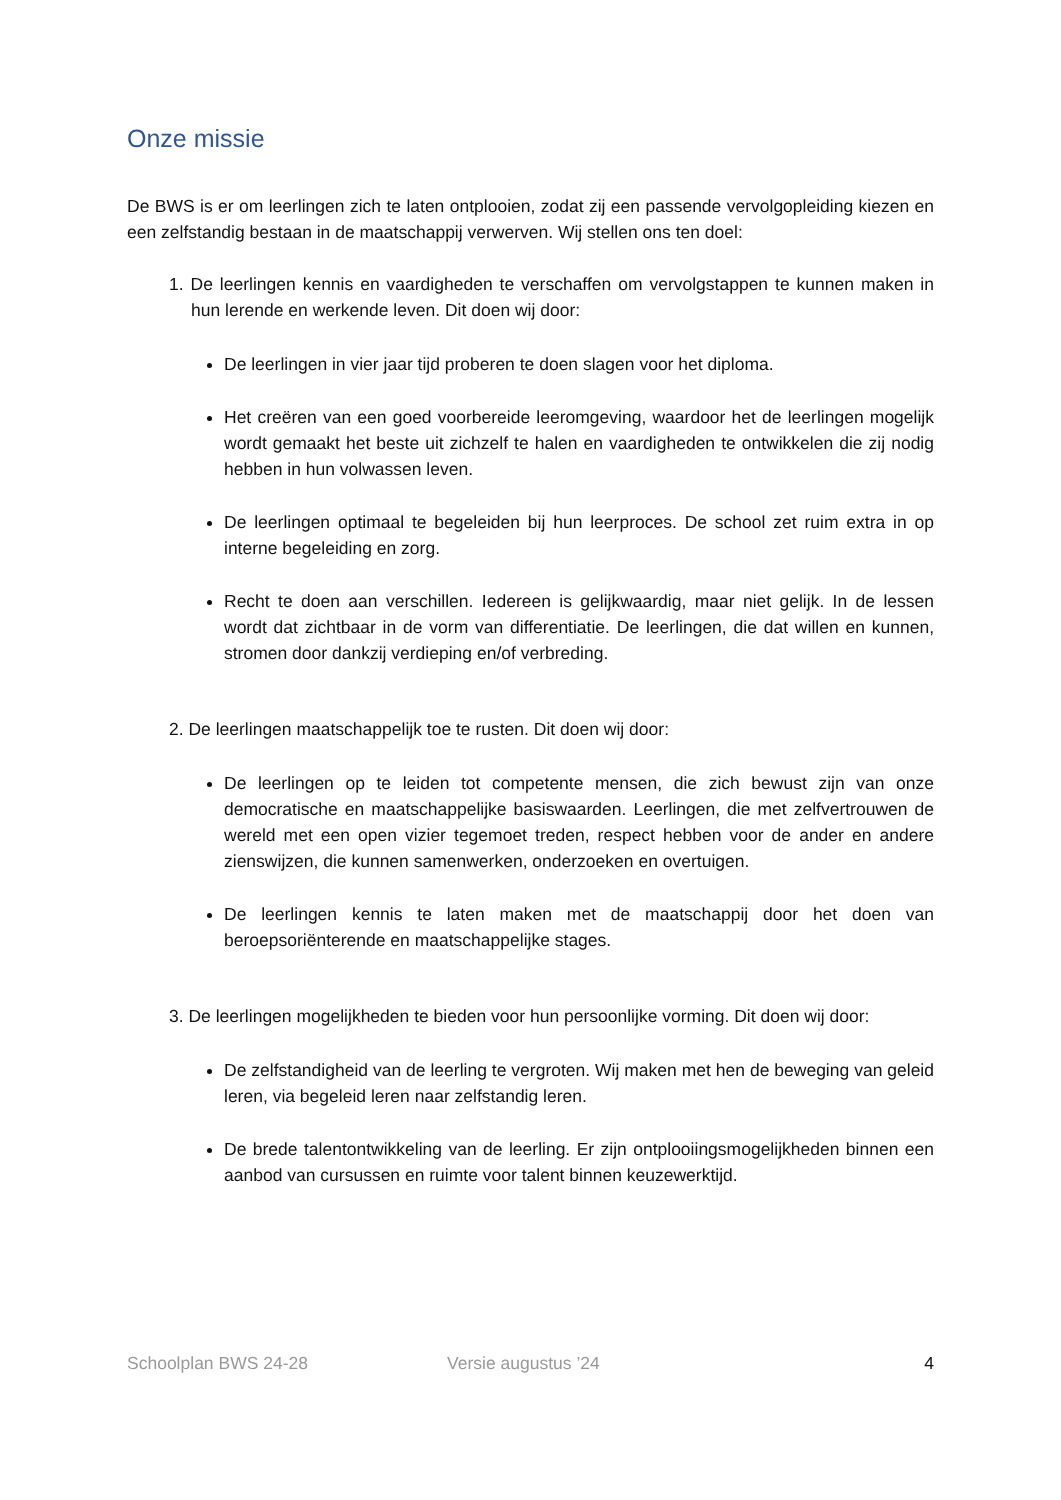Onze missie
De BWS is er om leerlingen zich te laten ontplooien, zodat zij een passende vervolgopleiding kiezen en een zelfstandig bestaan in de maatschappij verwerven. Wij stellen ons ten doel:
1. De leerlingen kennis en vaardigheden te verschaffen om vervolgstappen te kunnen maken in hun lerende en werkende leven. Dit doen wij door:
De leerlingen in vier jaar tijd proberen te doen slagen voor het diploma.
Het creëren van een goed voorbereide leeromgeving, waardoor het de leerlingen mogelijk wordt gemaakt het beste uit zichzelf te halen en vaardigheden te ontwikkelen die zij nodig hebben in hun volwassen leven.
De leerlingen optimaal te begeleiden bij hun leerproces. De school zet ruim extra in op interne begeleiding en zorg.
Recht te doen aan verschillen. Iedereen is gelijkwaardig, maar niet gelijk. In de lessen wordt dat zichtbaar in de vorm van differentiatie. De leerlingen, die dat willen en kunnen, stromen door dankzij verdieping en/of verbreding.
2. De leerlingen maatschappelijk toe te rusten. Dit doen wij door:
De leerlingen op te leiden tot competente mensen, die zich bewust zijn van onze democratische en maatschappelijke basiswaarden. Leerlingen, die met zelfvertrouwen de wereld met een open vizier tegemoet treden, respect hebben voor de ander en andere zienswijzen, die kunnen samenwerken, onderzoeken en overtuigen.
De leerlingen kennis te laten maken met de maatschappij door het doen van beroepsoriënterende en maatschappelijke stages.
3. De leerlingen mogelijkheden te bieden voor hun persoonlijke vorming. Dit doen wij door:
De zelfstandigheid van de leerling te vergroten. Wij maken met hen de beweging van geleid leren, via begeleid leren naar zelfstandig leren.
De brede talentontwikkeling van de leerling. Er zijn ontplooiingsmogelijkheden binnen een aanbod van cursussen en ruimte voor talent binnen keuzewerktijd.
Schoolplan BWS 24-28 Versie augustus ’24 4